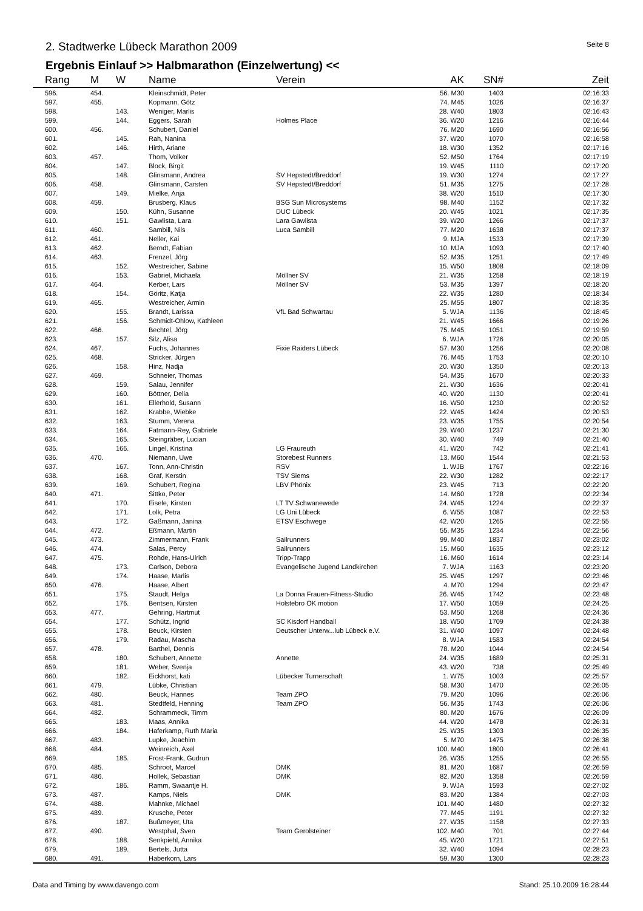2. Stadtwerke Lübeck Marathon 2009
Seite 8
Ergebnis Einlauf >> Halbmarathon (Einzelwertung) <<
| | Rang | M | W | Name | Verein | AK | SN# | Zeit |
| --- | --- | --- | --- | --- | --- | --- | --- | --- |
| | 596. | 454. | | Kleinschmidt, Peter | | 56. M30 | 1403 | 02:16:33 |
| | 597. | 455. | | Kopmann, Götz | | 74. M45 | 1026 | 02:16:37 |
| | 598. | | 143. | Weniger, Marlis | | 28. W40 | 1803 | 02:16:43 |
| | 599. | | 144. | Eggers, Sarah | Holmes Place | 36. W20 | 1216 | 02:16:44 |
| | 600. | 456. | | Schubert, Daniel | | 76. M20 | 1690 | 02:16:56 |
| | 601. | | 145. | Rah, Nanina | | 37. W20 | 1070 | 02:16:58 |
| | 602. | | 146. | Hirth, Ariane | | 18. W30 | 1352 | 02:17:16 |
| | 603. | 457. | | Thom, Volker | | 52. M50 | 1764 | 02:17:19 |
| | 604. | | 147. | Block, Birgit | | 19. W45 | 1110 | 02:17:20 |
| | 605. | | 148. | Glinsmann, Andrea | SV Hepstedt/Breddorf | 19. W30 | 1274 | 02:17:27 |
| | 606. | 458. | | Glinsmann, Carsten | SV Hepstedt/Breddorf | 51. M35 | 1275 | 02:17:28 |
| | 607. | | 149. | Mielke, Anja | | 38. W20 | 1510 | 02:17:30 |
| | 608. | 459. | | Brusberg, Klaus | BSG Sun Microsystems | 98. M40 | 1152 | 02:17:32 |
| | 609. | | 150. | Kühn, Susanne | DUC Lübeck | 20. W45 | 1021 | 02:17:35 |
| | 610. | | 151. | Gawlista, Lara | Lara Gawlista | 39. W20 | 1266 | 02:17:37 |
| | 611. | 460. | | Sambill, Nils | Luca Sambill | 77. M20 | 1638 | 02:17:37 |
| | 612. | 461. | | Neller, Kai | | 9. MJA | 1533 | 02:17:39 |
| | 613. | 462. | | Berndt, Fabian | | 10. MJA | 1093 | 02:17:40 |
| | 614. | 463. | | Frenzel, Jörg | | 52. M35 | 1251 | 02:17:49 |
| | 615. | | 152. | Westreicher, Sabine | | 15. W50 | 1808 | 02:18:09 |
| | 616. | | 153. | Gabriel, Michaela | Möllner SV | 21. W35 | 1258 | 02:18:19 |
| | 617. | 464. | | Kerber, Lars | Möllner SV | 53. M35 | 1397 | 02:18:20 |
| | 618. | | 154. | Göritz, Katja | | 22. W35 | 1280 | 02:18:34 |
| | 619. | 465. | | Westreicher, Armin | | 25. M55 | 1807 | 02:18:35 |
| | 620. | | 155. | Brandt, Larissa | VfL Bad Schwartau | 5. WJA | 1136 | 02:18:45 |
| | 621. | | 156. | Schmidt-Ohlow, Kathleen | | 21. W45 | 1666 | 02:19:26 |
| | 622. | 466. | | Bechtel, Jörg | | 75. M45 | 1051 | 02:19:59 |
| | 623. | | 157. | Silz, Alisa | | 6. WJA | 1726 | 02:20:05 |
| | 624. | 467. | | Fuchs, Johannes | Fixie Raiders Lübeck | 57. M30 | 1256 | 02:20:08 |
| | 625. | 468. | | Stricker, Jürgen | | 76. M45 | 1753 | 02:20:10 |
| | 626. | | 158. | Hinz, Nadja | | 20. W30 | 1350 | 02:20:13 |
| | 627. | 469. | | Schneier, Thomas | | 54. M35 | 1670 | 02:20:33 |
| | 628. | | 159. | Salau, Jennifer | | 21. W30 | 1636 | 02:20:41 |
| | 629. | | 160. | Böttner, Delia | | 40. W20 | 1130 | 02:20:41 |
| | 630. | | 161. | Ellerhold, Susann | | 16. W50 | 1230 | 02:20:52 |
| | 631. | | 162. | Krabbe, Wiebke | | 22. W45 | 1424 | 02:20:53 |
| | 632. | | 163. | Stumm, Verena | | 23. W35 | 1755 | 02:20:54 |
| | 633. | | 164. | Fatmann-Rey, Gabriele | | 29. W40 | 1237 | 02:21:30 |
| | 634. | | 165. | Steingräber, Lucian | | 30. W40 | 749 | 02:21:40 |
| | 635. | | 166. | Lingel, Kristina | LG Fraureuth | 41. W20 | 742 | 02:21:41 |
| | 636. | 470. | | Niemann, Uwe | Storebest Runners | 13. M60 | 1544 | 02:21:53 |
| | 637. | | 167. | Tonn, Ann-Christin | RSV | 1. WJB | 1767 | 02:22:16 |
| | 638. | | 168. | Graf, Kerstin | TSV Siems | 22. W30 | 1282 | 02:22:17 |
| | 639. | | 169. | Schubert, Regina | LBV Phönix | 23. W45 | 713 | 02:22:20 |
| | 640. | 471. | | Sittko, Peter | | 14. M60 | 1728 | 02:22:34 |
| | 641. | | 170. | Eisele, Kirsten | LT TV Schwanewede | 24. W45 | 1224 | 02:22:37 |
| | 642. | | 171. | Lolk, Petra | LG Uni Lübeck | 6. W55 | 1087 | 02:22:53 |
| | 643. | | 172. | Gaßmann, Janina | ETSV Eschwege | 42. W20 | 1265 | 02:22:55 |
| | 644. | 472. | | Eßmann, Martin | | 55. M35 | 1234 | 02:22:56 |
| | 645. | 473. | | Zimmermann, Frank | Sailrunners | 99. M40 | 1837 | 02:23:02 |
| | 646. | 474. | | Salas, Percy | Sailrunners | 15. M60 | 1635 | 02:23:12 |
| | 647. | 475. | | Rohde, Hans-Ulrich | Tripp-Trapp | 16. M60 | 1614 | 02:23:14 |
| | 648. | | 173. | Carlson, Debora | Evangelische Jugend Landkirchen | 7. WJA | 1163 | 02:23:20 |
| | 649. | | 174. | Haase, Marlis | | 25. W45 | 1297 | 02:23:46 |
| | 650. | 476. | | Haase, Albert | | 4. M70 | 1294 | 02:23:47 |
| | 651. | | 175. | Staudt, Helga | La Donna Frauen-Fitness-Studio | 26. W45 | 1742 | 02:23:48 |
| | 652. | | 176. | Bentsen, Kirsten | Holstebro OK motion | 17. W50 | 1059 | 02:24:25 |
| | 653. | 477. | | Gehring, Hartmut | | 53. M50 | 1268 | 02:24:36 |
| | 654. | | 177. | Schütz, Ingrid | SC Kisdorf Handball | 18. W50 | 1709 | 02:24:38 |
| | 655. | | 178. | Beuck, Kirsten | Deutscher Unterw...lub Lübeck e.V. | 31. W40 | 1097 | 02:24:48 |
| | 656. | | 179. | Radau, Mascha | | 8. WJA | 1583 | 02:24:54 |
| | 657. | 478. | | Barthel, Dennis | | 78. M20 | 1044 | 02:24:54 |
| | 658. | | 180. | Schubert, Annette | Annette | 24. W35 | 1689 | 02:25:31 |
| | 659. | | 181. | Weber, Svenja | | 43. W20 | 738 | 02:25:49 |
| | 660. | | 182. | Eickhorst, kati | Lübecker Turnerschaft | 1. W75 | 1003 | 02:25:57 |
| | 661. | 479. | | Lübke, Christian | | 58. M30 | 1470 | 02:26:05 |
| | 662. | 480. | | Beuck, Hannes | Team ZPO | 79. M20 | 1096 | 02:26:06 |
| | 663. | 481. | | Stedtfeld, Henning | Team ZPO | 56. M35 | 1743 | 02:26:06 |
| | 664. | 482. | | Schrammeck, Timm | | 80. M20 | 1676 | 02:26:09 |
| | 665. | | 183. | Maas, Annika | | 44. W20 | 1478 | 02:26:31 |
| | 666. | | 184. | Haferkamp, Ruth Maria | | 25. W35 | 1303 | 02:26:35 |
| | 667. | 483. | | Lupke, Joachim | | 5. M70 | 1475 | 02:26:38 |
| | 668. | 484. | | Weinreich, Axel | | 100. M40 | 1800 | 02:26:41 |
| | 669. | | 185. | Frost-Frank, Gudrun | | 26. W35 | 1255 | 02:26:55 |
| | 670. | 485. | | Schroot, Marcel | DMK | 81. M20 | 1687 | 02:26:59 |
| | 671. | 486. | | Hollek, Sebastian | DMK | 82. M20 | 1358 | 02:26:59 |
| | 672. | | 186. | Ramm, Swaantje H. | | 9. WJA | 1593 | 02:27:02 |
| | 673. | 487. | | Kamps, Niels | DMK | 83. M20 | 1384 | 02:27:03 |
| | 674. | 488. | | Mahnke, Michael | | 101. M40 | 1480 | 02:27:32 |
| | 675. | 489. | | Krusche, Peter | | 77. M45 | 1191 | 02:27:32 |
| | 676. | | 187. | Bußmeyer, Uta | | 27. W35 | 1158 | 02:27:33 |
| | 677. | 490. | | Westphal, Sven | Team Gerolsteiner | 102. M40 | 701 | 02:27:44 |
| | 678. | | 188. | Senkpiehl, Annika | | 45. W20 | 1721 | 02:27:51 |
| | 679. | | 189. | Bertels, Jutta | | 32. W40 | 1094 | 02:28:23 |
| | 680. | 491. | | Haberkorn, Lars | | 59. M30 | 1300 | 02:28:23 |
Data and Timing by www.davengo.com
Stand: 25.10.2009 16:28:44